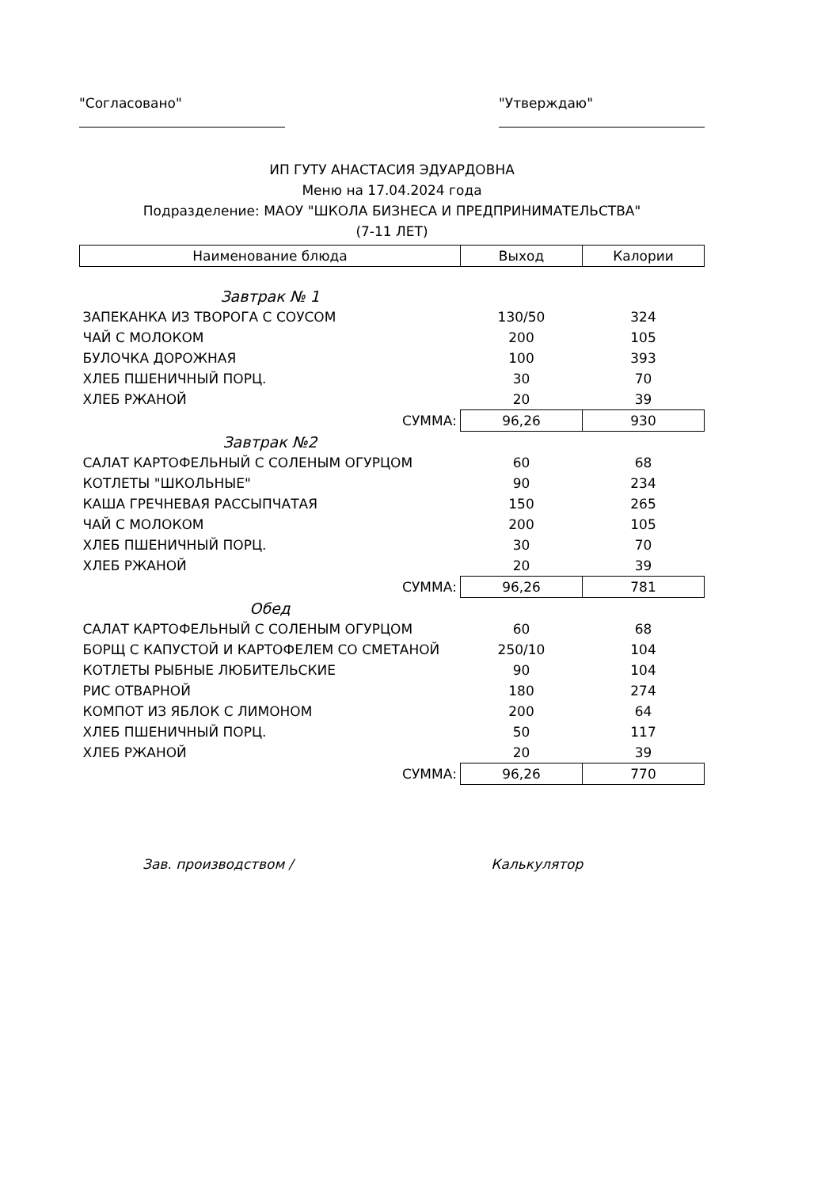"Согласовано" "Утверждаю"
ИП ГУТУ АНАСТАСИЯ ЭДУАРДОВНА
Меню на 17.04.2024 года
Подразделение: МАОУ "ШКОЛА БИЗНЕСА И ПРЕДПРИНИМАТЕЛЬСТВА"
(7-11 ЛЕТ)
| Наименование блюда | Выход | Калории |
| --- | --- | --- |
| Завтрак № 1 | | |
| ЗАПЕКАНКА ИЗ ТВОРОГА С СОУСОМ | 130/50 | 324 |
| ЧАЙ С МОЛОКОМ | 200 | 105 |
| БУЛОЧКА ДОРОЖНАЯ | 100 | 393 |
| ХЛЕБ ПШЕНИЧНЫЙ ПОРЦ. | 30 | 70 |
| ХЛЕБ РЖАНОЙ | 20 | 39 |
| СУММА: | 96,26 | 930 |
| Завтрак №2 | | |
| САЛАТ КАРТОФЕЛЬНЫЙ С СОЛЕНЫМ ОГУРЦОМ | 60 | 68 |
| КОТЛЕТЫ "ШКОЛЬНЫЕ" | 90 | 234 |
| КАША ГРЕЧНЕВАЯ РАССЫПЧАТАЯ | 150 | 265 |
| ЧАЙ С МОЛОКОМ | 200 | 105 |
| ХЛЕБ ПШЕНИЧНЫЙ ПОРЦ. | 30 | 70 |
| ХЛЕБ РЖАНОЙ | 20 | 39 |
| СУММА: | 96,26 | 781 |
| Обед | | |
| САЛАТ КАРТОФЕЛЬНЫЙ С СОЛЕНЫМ ОГУРЦОМ | 60 | 68 |
| БОРЩ С КАПУСТОЙ И КАРТОФЕЛЕМ СО СМЕТАНОЙ | 250/10 | 104 |
| КОТЛЕТЫ РЫБНЫЕ ЛЮБИТЕЛЬСКИЕ | 90 | 104 |
| РИС ОТВАРНОЙ | 180 | 274 |
| КОМПОТ ИЗ ЯБЛОК С ЛИМОНОМ | 200 | 64 |
| ХЛЕБ ПШЕНИЧНЫЙ ПОРЦ. | 50 | 117 |
| ХЛЕБ РЖАНОЙ | 20 | 39 |
| СУММА: | 96,26 | 770 |
Зав. производством / Калькулятор